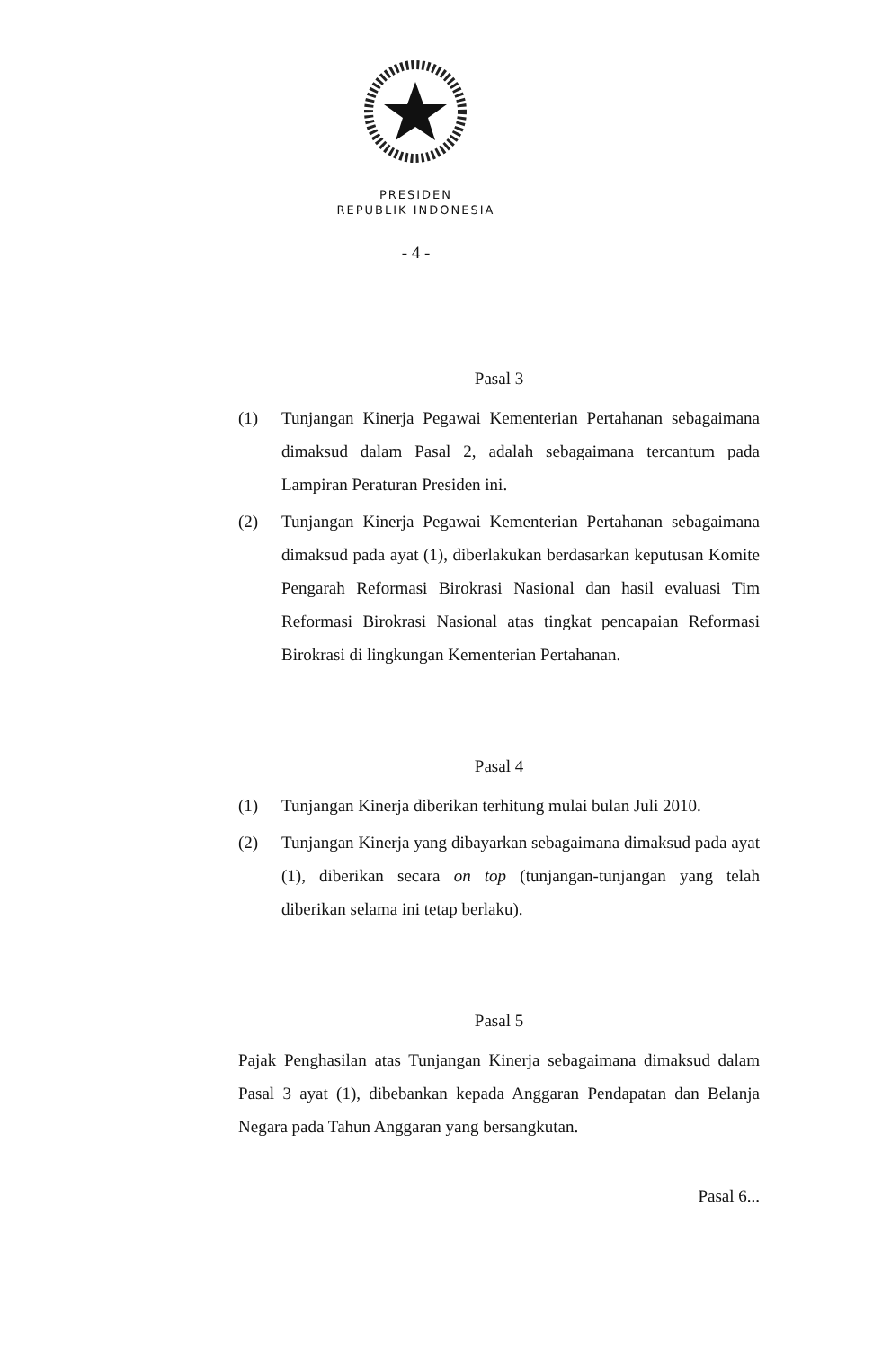PRESIDEN
REPUBLIK INDONESIA
- 4 -
Pasal 3
(1) Tunjangan Kinerja Pegawai Kementerian Pertahanan sebagaimana dimaksud dalam Pasal 2, adalah sebagaimana tercantum pada Lampiran Peraturan Presiden ini.
(2) Tunjangan Kinerja Pegawai Kementerian Pertahanan sebagaimana dimaksud pada ayat (1), diberlakukan berdasarkan keputusan Komite Pengarah Reformasi Birokrasi Nasional dan hasil evaluasi Tim Reformasi Birokrasi Nasional atas tingkat pencapaian Reformasi Birokrasi di lingkungan Kementerian Pertahanan.
Pasal 4
(1) Tunjangan Kinerja diberikan terhitung mulai bulan Juli 2010.
(2) Tunjangan Kinerja yang dibayarkan sebagaimana dimaksud pada ayat (1), diberikan secara on top (tunjangan-tunjangan yang telah diberikan selama ini tetap berlaku).
Pasal 5
Pajak Penghasilan atas Tunjangan Kinerja sebagaimana dimaksud dalam Pasal 3 ayat (1), dibebankan kepada Anggaran Pendapatan dan Belanja Negara pada Tahun Anggaran yang bersangkutan.
Pasal 6...